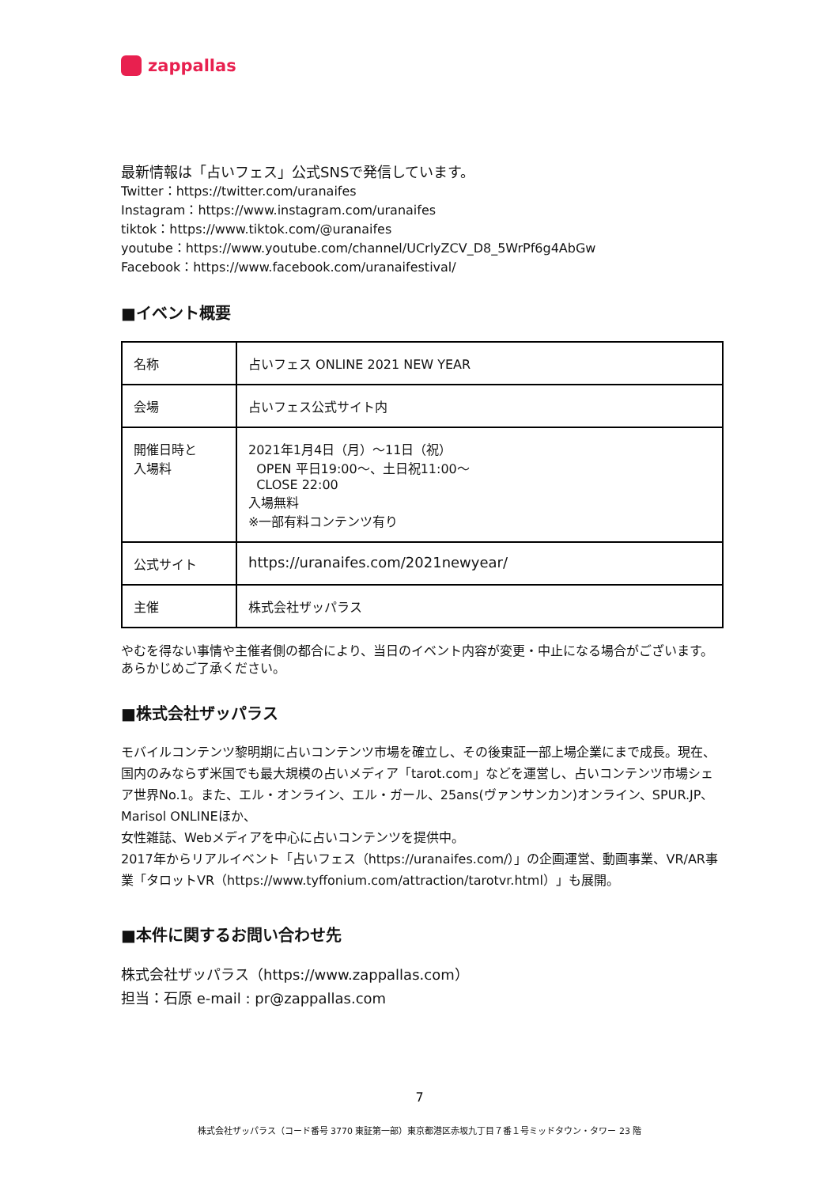zappallas
最新情報は「占いフェス」公式SNSで発信しています。
Twitter：https://twitter.com/uranaifes
Instagram：https://www.instagram.com/uranaifes
tiktok：https://www.tiktok.com/@uranaifes
youtube：https://www.youtube.com/channel/UCrlyZCV_D8_5WrPf6g4AbGw
Facebook：https://www.facebook.com/uranaifestival/
■イベント概要
| 名称 | 占いフェス ONLINE 2021 NEW YEAR |
| 会場 | 占いフェス公式サイト内 |
| 開催日時と 入場料 | 2021年1月4日（月）～11日（祝） OPEN 平日19:00～、土日祝11:00～ CLOSE 22:00 入場無料 ※一部有料コンテンツ有り |
| 公式サイト | https://uranaifes.com/2021newyear/ |
| 主催 | 株式会社ザッパラス |
やむを得ない事情や主催者側の都合により、当日のイベント内容が変更・中止になる場合がございます。あらかじめご了承ください。
■株式会社ザッパラス
モバイルコンテンツ黎明期に占いコンテンツ市場を確立し、その後東証一部上場企業にまで成長。現在、国内のみならず米国でも最大規模の占いメディア「tarot.com」などを運営し、占いコンテンツ市場シェア世界No.1。また、エル・オンライン、エル・ガール、25ans(ヴァンサンカン)オンライン、SPUR.JP、Marisol ONLINEほか、
女性雑誌、Webメディアを中心に占いコンテンツを提供中。
2017年からリアルイベント「占いフェス（https://uranaifes.com/）」の企画運営、動画事業、VR/AR事業「タロットVR（https://www.tyffonium.com/attraction/tarotvr.html）」も展開。
■本件に関するお問い合わせ先
株式会社ザッパラス（https://www.zappallas.com）
担当：石原 e-mail : pr@zappallas.com
7
株式会社ザッパラス（コード番号 3770 東証第一部）東京都港区赤坂九丁目７番１号ミッドタウン・タワー 23 階